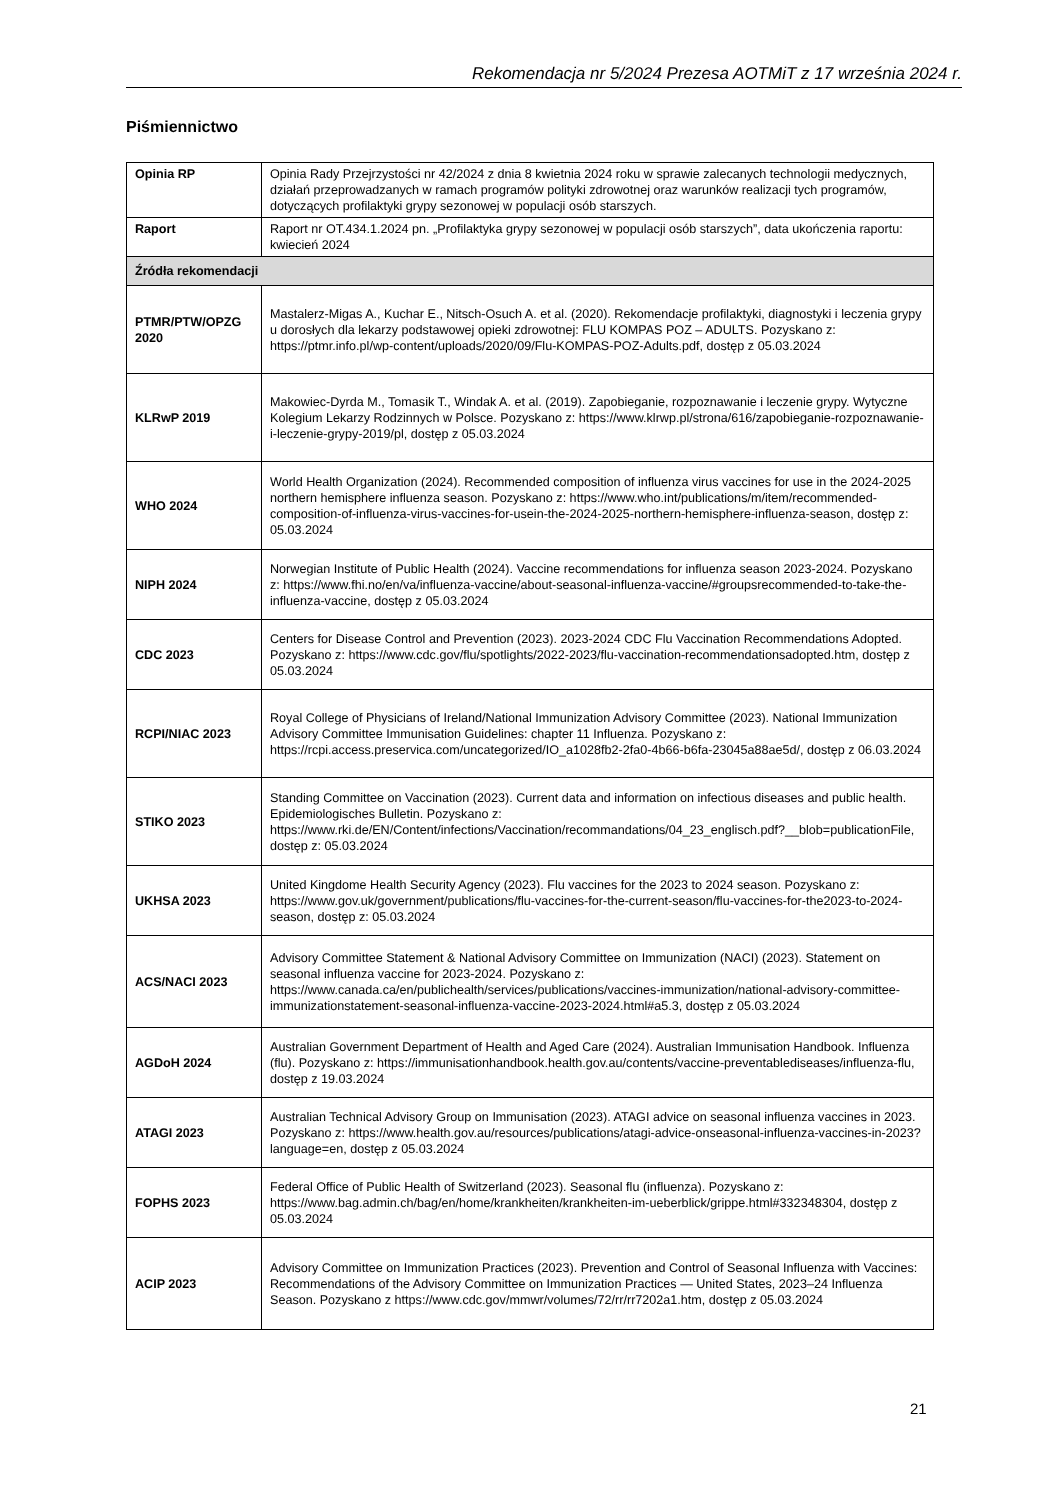Rekomendacja nr 5/2024 Prezesa AOTMiT z 17 września 2024 r.
Piśmiennictwo
| Opinia RP | Opinia Rady Przejrzystości nr 42/2024 z dnia 8 kwietnia 2024 roku w sprawie zalecanych technologii medycznych, działań przeprowadzanych w ramach programów polityki zdrowotnej oraz warunków realizacji tych programów, dotyczących profilaktyki grypy sezonowej w populacji osób starszych. |
| Raport | Raport nr OT.434.1.2024 pn. „Profilaktyka grypy sezonowej w populacji osób starszych”, data ukończenia raportu: kwiecień 2024 |
| Źródła rekomendacji | |
| PTMR/PTW/OPZG 2020 | Mastalerz-Migas A., Kuchar E., Nitsch-Osuch A. et al. (2020). Rekomendacje profilaktyki, diagnostyki i leczenia grypy u dorosłych dla lekarzy podstawowej opieki zdrowotnej: FLU KOMPAS POZ – ADULTS. Pozyskano z: https://ptmr.info.pl/wp-content/uploads/2020/09/Flu-KOMPAS-POZ-Adults.pdf, dostęp z 05.03.2024 |
| KLRwP 2019 | Makowiec-Dyrda M., Tomasik T., Windak A. et al. (2019). Zapobieganie, rozpoznawanie i leczenie grypy. Wytyczne Kolegium Lekarzy Rodzinnych w Polsce. Pozyskano z: https://www.klrwp.pl/strona/616/zapobieganie-rozpoznawanie-i-leczenie-grypy-2019/pl, dostęp z 05.03.2024 |
| WHO 2024 | World Health Organization (2024). Recommended composition of influenza virus vaccines for use in the 2024-2025 northern hemisphere influenza season. Pozyskano z: https://www.who.int/publications/m/item/recommended-composition-of-influenza-virus-vaccines-for-usein-the-2024-2025-northern-hemisphere-influenza-season, dostęp z: 05.03.2024 |
| NIPH 2024 | Norwegian Institute of Public Health (2024). Vaccine recommendations for influenza season 2023-2024. Pozyskano z: https://www.fhi.no/en/va/influenza-vaccine/about-seasonal-influenza-vaccine/#groupsrecommended-to-take-the-influenza-vaccine, dostęp z 05.03.2024 |
| CDC 2023 | Centers for Disease Control and Prevention (2023). 2023-2024 CDC Flu Vaccination Recommendations Adopted. Pozyskano z: https://www.cdc.gov/flu/spotlights/2022-2023/flu-vaccination-recommendationsadopted.htm, dostęp z 05.03.2024 |
| RCPI/NIAC 2023 | Royal College of Physicians of Ireland/National Immunization Advisory Committee (2023). National Immunization Advisory Committee Immunisation Guidelines: chapter 11 Influenza. Pozyskano z: https://rcpi.access.preservica.com/uncategorized/IO_a1028fb2-2fa0-4b66-b6fa-23045a88ae5d/, dostęp z 06.03.2024 |
| STIKO 2023 | Standing Committee on Vaccination (2023). Current data and information on infectious diseases and public health. Epidemiologisches Bulletin. Pozyskano z: https://www.rki.de/EN/Content/infections/Vaccination/recommandations/04_23_englisch.pdf?__blob=publicationFile, dostęp z: 05.03.2024 |
| UKHSA 2023 | United Kingdome Health Security Agency (2023). Flu vaccines for the 2023 to 2024 season. Pozyskano z: https://www.gov.uk/government/publications/flu-vaccines-for-the-current-season/flu-vaccines-for-the2023-to-2024-season, dostęp z: 05.03.2024 |
| ACS/NACI 2023 | Advisory Committee Statement & National Advisory Committee on Immunization (NACI) (2023). Statement on seasonal influenza vaccine for 2023-2024. Pozyskano z: https://www.canada.ca/en/publichealth/services/publications/vaccines-immunization/national-advisory-committee-immunizationstatement-seasonal-influenza-vaccine-2023-2024.html#a5.3, dostęp z 05.03.2024 |
| AGDoH 2024 | Australian Government Department of Health and Aged Care (2024). Australian Immunisation Handbook. Influenza (flu). Pozyskano z: https://immunisationhandbook.health.gov.au/contents/vaccine-preventablediseases/influenza-flu, dostęp z 19.03.2024 |
| ATAGI 2023 | Australian Technical Advisory Group on Immunisation (2023). ATAGI advice on seasonal influenza vaccines in 2023. Pozyskano z: https://www.health.gov.au/resources/publications/atagi-advice-onseasonal-influenza-vaccines-in-2023?language=en, dostęp z 05.03.2024 |
| FOPHS 2023 | Federal Office of Public Health of Switzerland (2023). Seasonal flu (influenza). Pozyskano z: https://www.bag.admin.ch/bag/en/home/krankheiten/krankheiten-im-ueberblick/grippe.html#332348304, dostęp z 05.03.2024 |
| ACIP 2023 | Advisory Committee on Immunization Practices (2023). Prevention and Control of Seasonal Influenza with Vaccines: Recommendations of the Advisory Committee on Immunization Practices — United States, 2023–24 Influenza Season. Pozyskano z https://www.cdc.gov/mmwr/volumes/72/rr/rr7202a1.htm, dostęp z 05.03.2024 |
21